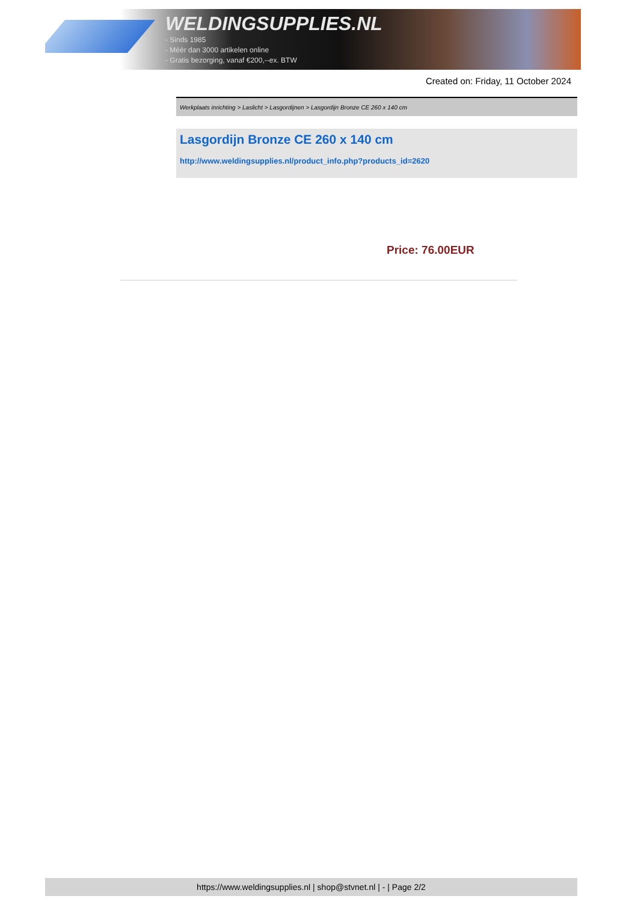WELDINGSUPPLIES.NL
- Sinds 1985
- Méér dan 3000 artikelen online
- Gratis bezorging, vanaf €200,--ex. BTW
Created on: Friday, 11 October 2024
Werkplaats inrichting > Laslicht > Lasgordijnen > Lasgordijn Bronze CE 260 x 140 cm
Lasgordijn Bronze CE 260 x 140 cm
http://www.weldingsupplies.nl/product_info.php?products_id=2620
Price: 76.00EUR
https://www.weldingsupplies.nl | shop@stvnet.nl | - | Page 2/2